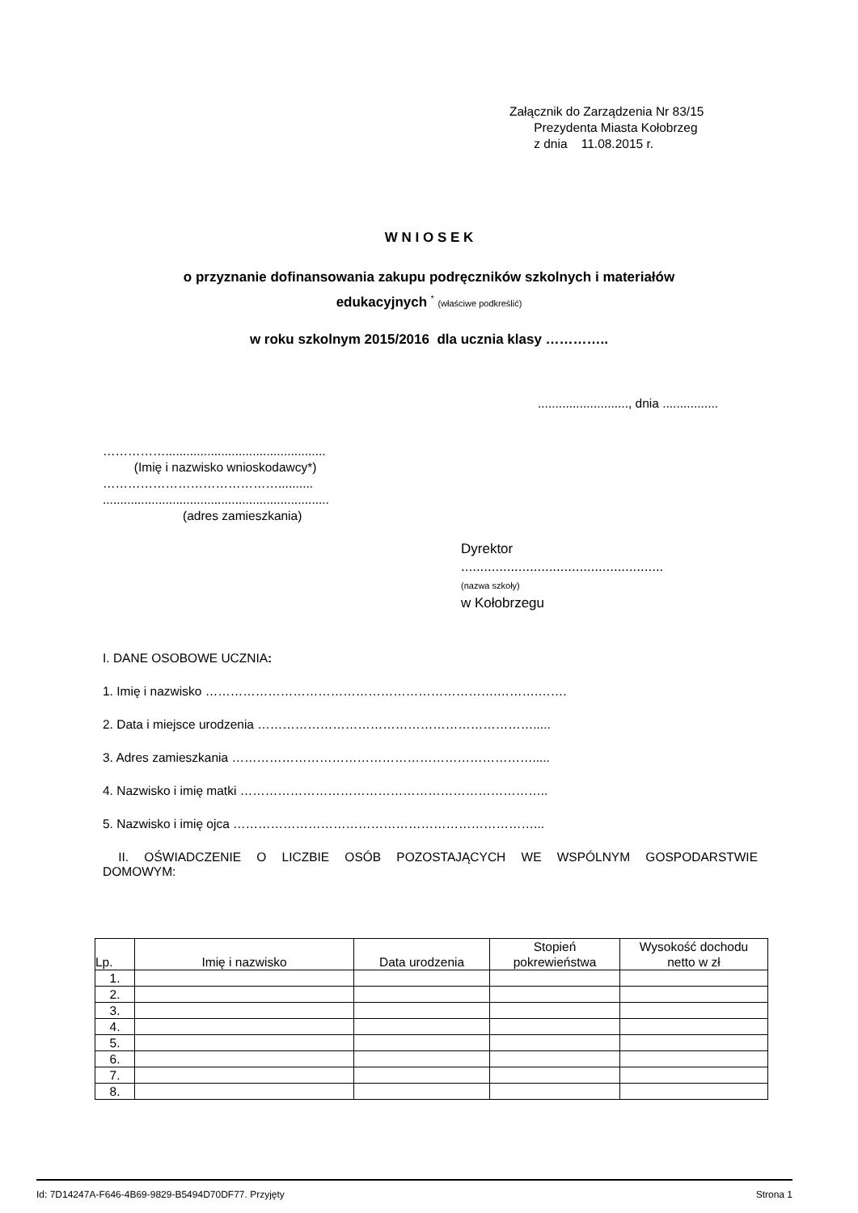Załącznik do Zarządzenia Nr 83/15
Prezydenta Miasta Kołobrzeg
z dnia 11.08.2015 r.
W N I O S E K
o przyznanie dofinansowania zakupu podręczników szkolnych i materiałów
edukacyjnych <sup>*</sup> (właściwe podkreślić)
w roku szkolnym 2015/2016 dla ucznia klasy …………..
.........................., dnia ................
……………..............................................
(Imię i nazwisko wnioskodawcy*)
……………………………………..........
.................................................................
(adres zamieszkania)
Dyrektor
.....................................................
(nazwa szkoły)
w Kołobrzegu
I. DANE OSOBOWE UCZNIA:
1. Imię i nazwisko …………………………………………………………….……….…….
2. Data i miejsce urodzenia ………………………………………………………….....
3. Adres zamieszkania ……………………………………………………………….....
4. Nazwisko i imię matki ………………………………………………………………..
5. Nazwisko i imię ojca ………………………………………………………………...
II. OŚWIADCZENIE O LICZBIE OSÓB POZOSTAJĄCYCH WE WSPÓLNYM GOSPODARSTWIE
DOMOWYM:
| Lp. | Imię i nazwisko | Data urodzenia | Stopień pokrewieństwa | Wysokość dochodu netto w zł |
| --- | --- | --- | --- | --- |
| 1. | | | | |
| 2. | | | | |
| 3. | | | | |
| 4. | | | | |
| 5. | | | | |
| 6. | | | | |
| 7. | | | | |
| 8. | | | | |
Id: 7D14247A-F646-4B69-9829-B5494D70DF77. Przyjęty Strona 1